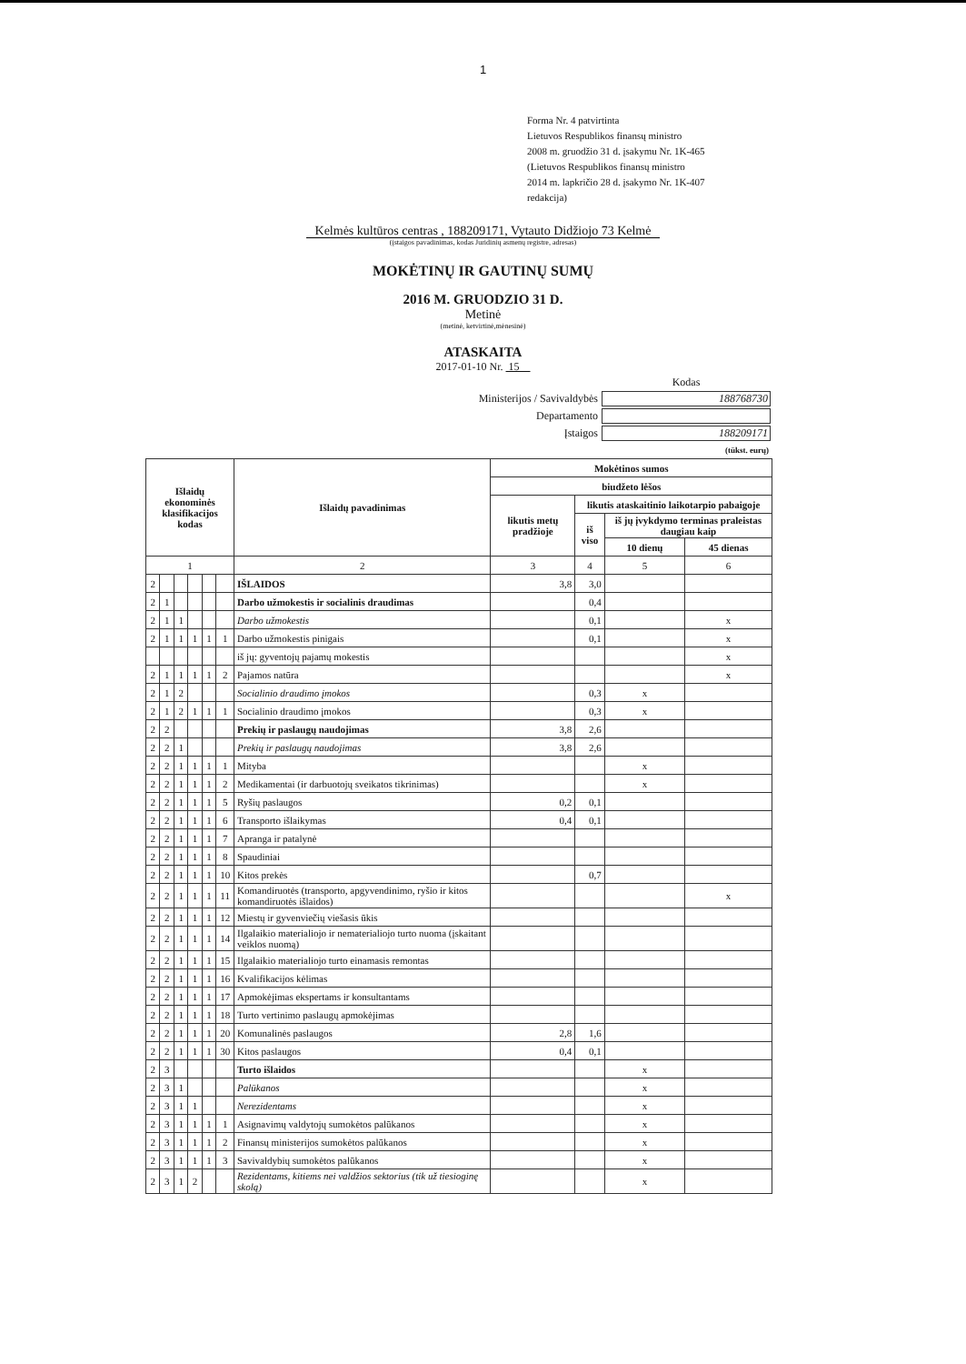1
Forma Nr. 4 patvirtinta
Lietuvos Respublikos finansų ministro
2008 m. gruodžio 31 d. įsakymu Nr. 1K-465
(Lietuvos Respublikos finansų ministro
2014 m. lapkričio 28 d. įsakymo Nr. 1K-407
redakcija)
Kelmės kultūros centras , 188209171, Vytauto Didžiojo 73 Kelmė
(įstaigos pavadinimas, kodas Juridinių asmenų registre, adresas)
MOKĖTINŲ IR GAUTINŲ SUMŲ
2016 M. GRUODZIO 31 D.
Metinė
(metinė, ketvirtinė,mėnesinė)
ATASKAITA
2017-01-10 Nr. 15
| | Kodas |
| Ministerijos / Savivaldybės | 188768730 |
| Departamento | |
| Įstaigos | 188209171 |
| | (tūkst. eurų) |
| Išlaidų ekonominės klasifikacijos kodas | | | | | | Išlaidų pavadinimas | Mokėtinos sumos | | | |
| --- | --- | --- | --- | --- | --- | --- | --- | --- | --- | --- |
| | | | | | | | biudžeto lėšos | | | |
| | | | | | | | likutis metų pradžioje | likutis ataskaitinio laikotarpio pabaigoje | | |
| | | | | | | | | iš viso | iš jų įvykdymo terminas praleistas daugiau kaip | |
| | | | | | | | | | 10 dienų | 45 dienas |
| 1 | | | | | | 2 | 3 | 4 | 5 | 6 |
| 2 | | | | | | IŠLAIDOS | 3,8 | 3,0 | | |
| 2 | 1 | | | | | Darbo užmokestis ir socialinis draudimas | | 0,4 | | |
| 2 | 1 | 1 | | | | Darbo užmokestis | | 0,1 | | x |
| 2 | 1 | 1 | 1 | 1 | 1 | Darbo užmokestis pinigais | | 0,1 | | x |
| | | | | | | iš jų: gyventojų pajamų mokestis | | | | x |
| 2 | 1 | 1 | 1 | 1 | 2 | Pajamos natūra | | | | x |
| 2 | 1 | 2 | | | | Socialinio draudimo įmokos | | 0,3 | x | |
| 2 | 1 | 2 | 1 | 1 | 1 | Socialinio draudimo įmokos | | 0,3 | x | |
| 2 | 2 | | | | | Prekių ir paslaugų naudojimas | 3,8 | 2,6 | | |
| 2 | 2 | 1 | | | | Prekių ir paslaugų naudojimas | 3,8 | 2,6 | | |
| 2 | 2 | 1 | 1 | 1 | 1 | Mityba | | | x | |
| 2 | 2 | 1 | 1 | 1 | 2 | Medikamentai (ir darbuotojų sveikatos tikrinimas) | | | x | |
| 2 | 2 | 1 | 1 | 1 | 5 | Ryšių paslaugos | 0,2 | 0,1 | | |
| 2 | 2 | 1 | 1 | 1 | 6 | Transporto išlaikymas | 0,4 | 0,1 | | |
| 2 | 2 | 1 | 1 | 1 | 7 | Apranga ir patalynė | | | | |
| 2 | 2 | 1 | 1 | 1 | 8 | Spaudiniai | | | | |
| 2 | 2 | 1 | 1 | 1 | 10 | Kitos prekės | | 0,7 | | |
| 2 | 2 | 1 | 1 | 1 | 11 | Komandiruotės (transporto, apgyvendinimo, ryšio ir kitos komandiruotės išlaidos) | | | | x |
| 2 | 2 | 1 | 1 | 1 | 12 | Miestų ir gyvenviečių viešasis ūkis | | | | |
| 2 | 2 | 1 | 1 | 1 | 14 | Ilgalaikio materialiojo ir nematerialiojo turto nuoma (įskaitant veiklos nuomą) | | | | |
| 2 | 2 | 1 | 1 | 1 | 15 | Ilgalaikio materialiojo turto einamasis remontas | | | | |
| 2 | 2 | 1 | 1 | 1 | 16 | Kvalifikacijos kėlimas | | | | |
| 2 | 2 | 1 | 1 | 1 | 17 | Apmokėjimas ekspertams ir konsultantams | | | | |
| 2 | 2 | 1 | 1 | 1 | 18 | Turto vertinimo paslaugų apmokėjimas | | | | |
| 2 | 2 | 1 | 1 | 1 | 20 | Komunalinės paslaugos | 2,8 | 1,6 | | |
| 2 | 2 | 1 | 1 | 1 | 30 | Kitos paslaugos | 0,4 | 0,1 | | |
| 2 | 3 | | | | | Turto išlaidos | | | x | |
| 2 | 3 | 1 | | | | Palūkanos | | | x | |
| 2 | 3 | 1 | 1 | | | Nerezidentams | | | x | |
| 2 | 3 | 1 | 1 | 1 | 1 | Asignavimų valdytojų sumokėtos palūkanos | | | x | |
| 2 | 3 | 1 | 1 | 1 | 2 | Finansų ministerijos sumokėtos palūkanos | | | x | |
| 2 | 3 | 1 | 1 | 1 | 3 | Savivaldybių sumokėtos palūkanos | | | x | |
| 2 | 3 | 1 | 2 | | | Rezidentams, kitiems nei valdžios sektorius (tik už tiesioginę skolą) | | | x | |